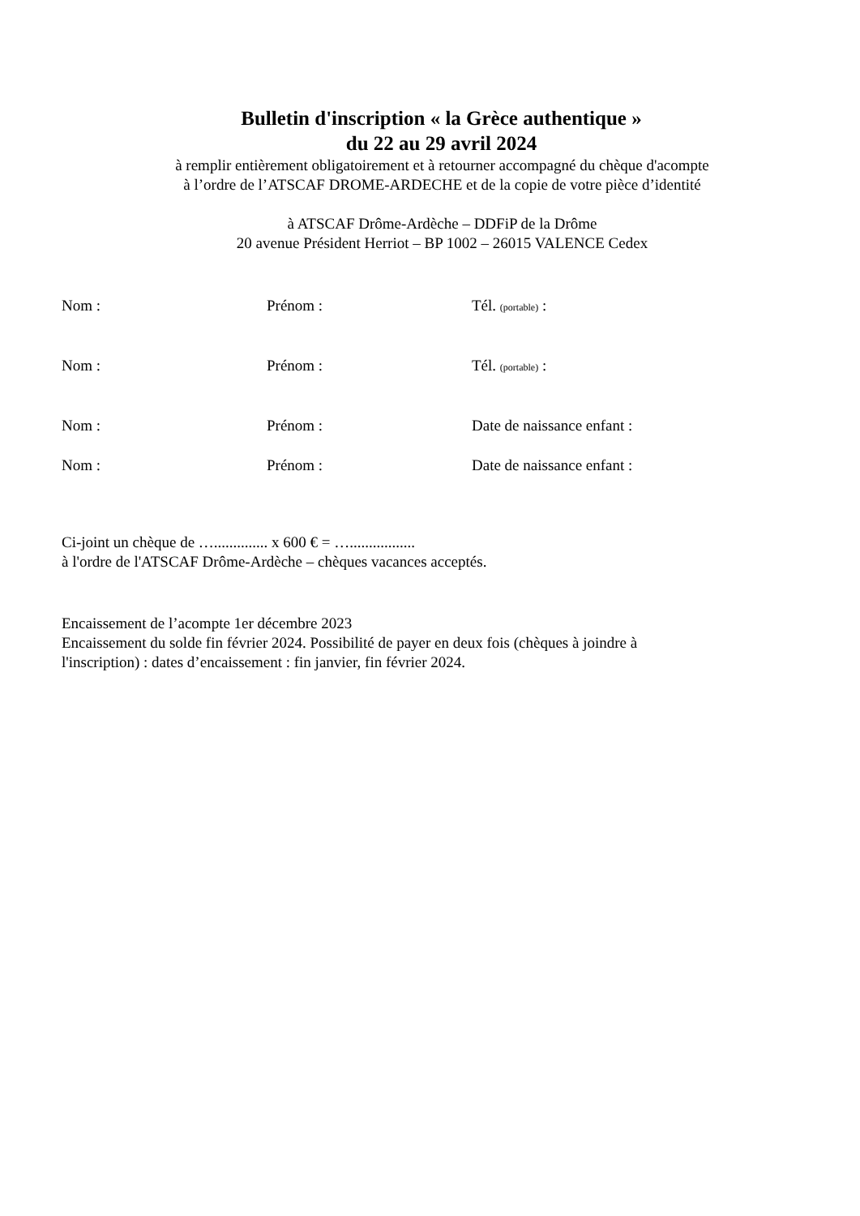Bulletin d'inscription « la Grèce authentique »
du 22 au 29 avril 2024
à remplir entièrement obligatoirement et à retourner accompagné du chèque d'acompte
à l’ordre de l’ATSCAF DROME-ARDECHE et de la copie de votre pièce d’identité
à ATSCAF Drôme-Ardèche – DDFiP de la Drôme
20 avenue Président Herriot – BP 1002 – 26015 VALENCE Cedex
Nom : Prénom : Tél. (portable) :
Nom : Prénom : Tél. (portable) :
Nom : Prénom : Date de naissance enfant :
Nom : Prénom : Date de naissance enfant :
Ci-joint un chèque de ….............. x 600 € = ….................
à l'ordre de l'ATSCAF Drôme-Ardèche – chèques vacances acceptés.
Encaissement de l’acompte 1er décembre 2023
Encaissement du solde fin février 2024. Possibilité de payer en deux fois (chèques à joindre à
l'inscription) : dates d’encaissement : fin janvier, fin février 2024.